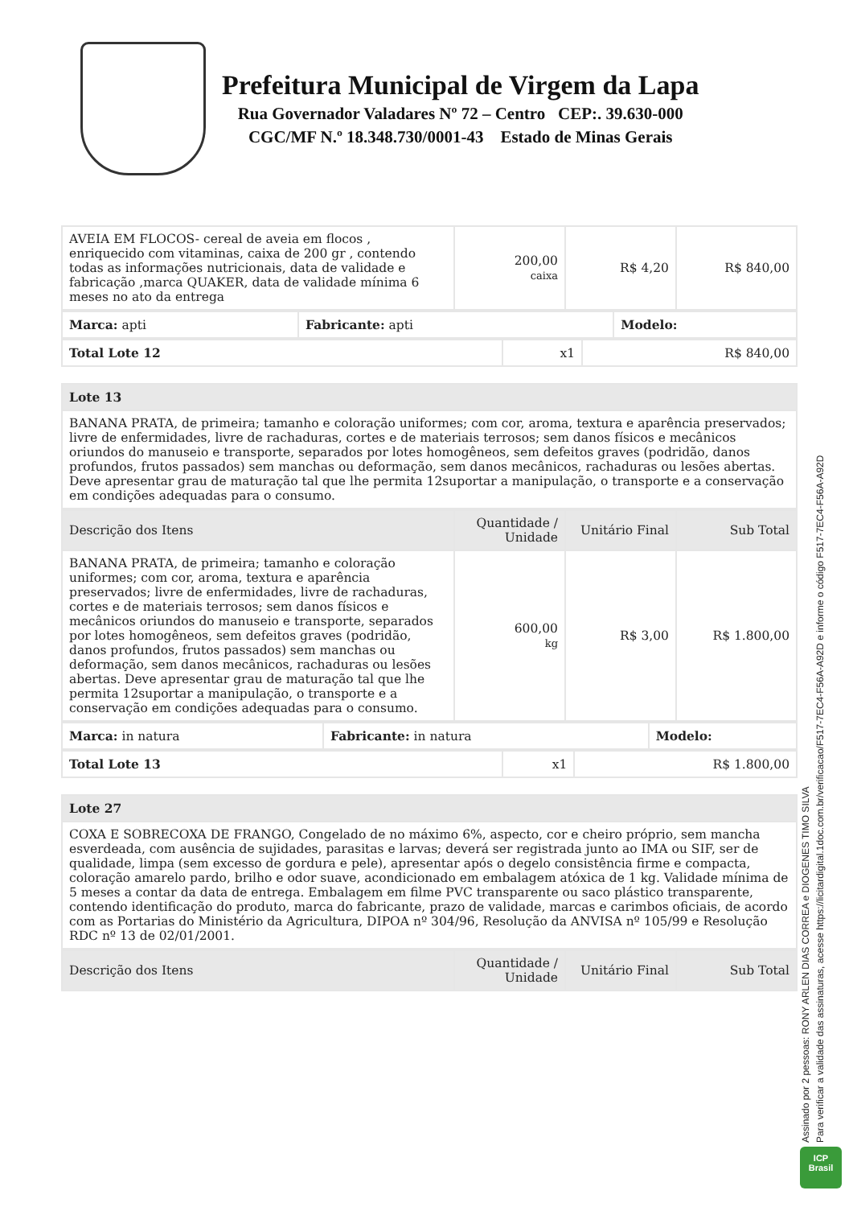Prefeitura Municipal de Virgem da Lapa
Rua Governador Valadares Nº 72 – Centro CEP:. 39.630-000
CGC/MF N.º 18.348.730/0001-43 Estado de Minas Gerais
| AVEIA EM FLOCOS- cereal de aveia em flocos , enriquecido com vitaminas, caixa de 200 gr , contendo todas as informações nutricionais, data de validade e fabricação ,marca QUAKER, data de validade mínima 6 meses no ato da entrega | 200,00 caixa | R$ 4,20 | R$ 840,00 |
| Marca: apti | Fabricante: apti | Modelo: |
| Total Lote 12 | x1 | R$ 840,00 |
| Lote 13 |
| BANANA PRATA, de primeira; tamanho e coloração uniformes; com cor, aroma, textura e aparência preservados; livre de enfermidades, livre de rachaduras, cortes e de materiais terrosos; sem danos físicos e mecânicos oriundos do manuseio e transporte, separados por lotes homogêneos, sem defeitos graves (podridão, danos profundos, frutos passados) sem manchas ou deformação, sem danos mecânicos, rachaduras ou lesões abertas. Deve apresentar grau de maturação tal que lhe permita 12suportar a manipulação, o transporte e a conservação em condições adequadas para o consumo. |
| Descrição dos Itens | Quantidade / Unidade | Unitário Final | Sub Total |
| --- | --- | --- | --- |
| BANANA PRATA, de primeira; tamanho e coloração uniformes; com cor, aroma, textura e aparência preservados; livre de enfermidades, livre de rachaduras, cortes e de materiais terrosos; sem danos físicos e mecânicos oriundos do manuseio e transporte, separados por lotes homogêneos, sem defeitos graves (podridão, danos profundos, frutos passados) sem manchas ou deformação, sem danos mecânicos, rachaduras ou lesões abertas. Deve apresentar grau de maturação tal que lhe permita 12suportar a manipulação, o transporte e a conservação em condições adequadas para o consumo. | 600,00 kg | R$ 3,00 | R$ 1.800,00 |
| Marca: in natura | Fabricante: in natura | Modelo: |
| Total Lote 13 | x1 | R$ 1.800,00 |
| Lote 27 |
| COXA E SOBRECOXA DE FRANGO, Congelado de no máximo 6%, aspecto, cor e cheiro próprio, sem mancha esverdeada, com ausência de sujidades, parasitas e larvas; deverá ser registrada junto ao IMA ou SIF, ser de qualidade, limpa (sem excesso de gordura e pele), apresentar após o degelo consistência firme e compacta, coloração amarelo pardo, brilho e odor suave, acondicionado em embalagem atóxica de 1 kg. Validade mínima de 5 meses a contar da data de entrega. Embalagem em filme PVC transparente ou saco plástico transparente, contendo identificação do produto, marca do fabricante, prazo de validade, marcas e carimbos oficiais, de acordo com as Portarias do Ministério da Agricultura, DIPOA nº 304/96, Resolução da ANVISA nº 105/99 e Resolução RDC nº 13 de 02/01/2001. |
| Descrição dos Itens | Quantidade / Unidade | Unitário Final | Sub Total |
| --- | --- | --- | --- |
Assinado por 2 pessoas: RONY ARLEN DIAS CORREA e DIOGENES TIMO SILVA
Para verificar a validade das assinaturas, acesse https://licitardigital.1doc.com.br/verificacao/F517-7EC4-F56A-A92D e informe o código F517-7EC4-F56A-A92D
ICP
Brasil